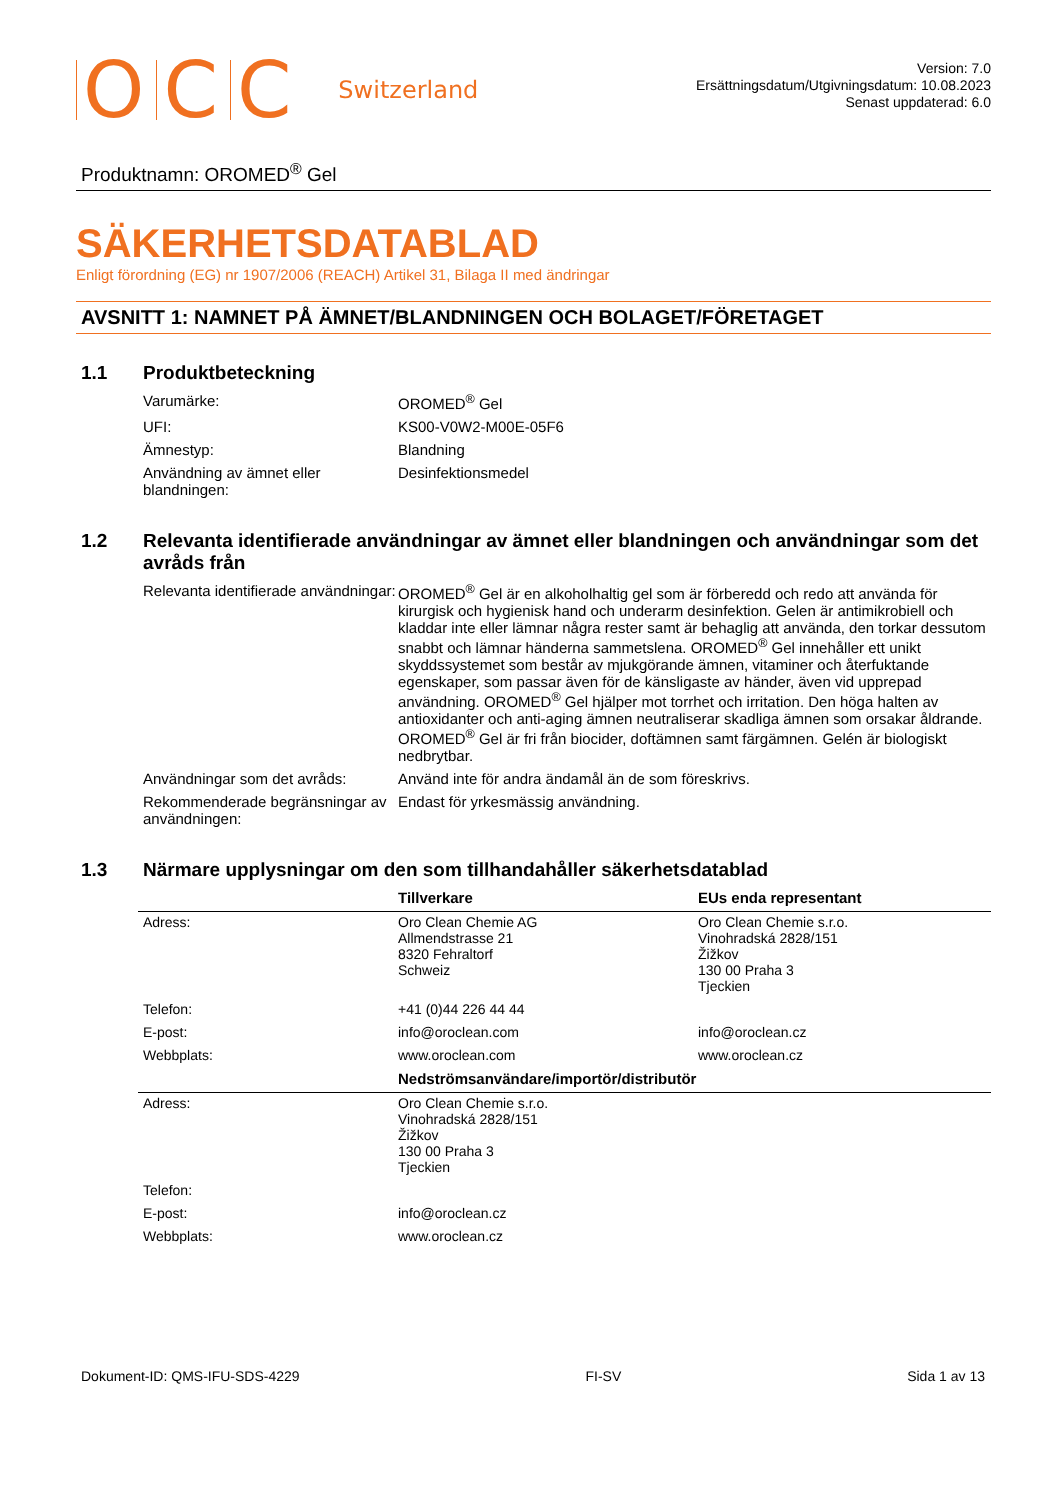OCC Switzerland
Version: 7.0
Ersättningsdatum/Utgivningsdatum: 10.08.2023
Senast uppdaterad: 6.0
Produktnamn: OROMED<sup>®</sup> Gel
SÄKERHETSDATABLAD
Enligt förordning (EG) nr 1907/2006 (REACH) Artikel 31, Bilaga II med ändringar
AVSNITT 1: NAMNET PÅ ÄMNET/BLANDNINGEN OCH BOLAGET/FÖRETAGET
1.1 Produktbeteckning
| Varumärke: | OROMED<sup>®</sup> Gel |
| UFI: | KS00-V0W2-M00E-05F6 |
| Ämnestyp: | Blandning |
| Användning av ämnet eller blandningen: | Desinfektionsmedel |
1.2 Relevanta identifierade användningar av ämnet eller blandningen och användningar som det avråds från
| Relevanta identifierade användningar: | OROMED<sup>®</sup> Gel är en alkoholhaltig gel som är förberedd och redo att använda för kirurgisk och hygienisk hand och underarm desinfektion. Gelen är antimikrobiell och kladdar inte eller lämnar några rester samt är behaglig att använda, den torkar dessutom snabbt och lämnar händerna sammetslena. OROMED<sup>®</sup> Gel innehåller ett unikt skyddssystemet som består av mjukgörande ämnen, vitaminer och återfuktande egenskaper, som passar även för de känsligaste av händer, även vid upprepad användning. OROMED<sup>®</sup> Gel hjälper mot torrhet och irritation. Den höga halten av antioxidanter och anti-aging ämnen neutraliserar skadliga ämnen som orsakar åldrande. OROMED<sup>®</sup> Gel är fri från biocider, doftämnen samt färgämnen. Gelén är biologiskt nedbrytbar. |
| Användningar som det avråds: | Använd inte för andra ändamål än de som föreskrivs. |
| Rekommenderade begränsningar av användningen: | Endast för yrkesmässig användning. |
1.3 Närmare upplysningar om den som tillhandahåller säkerhetsdatablad
| | Tillverkare | EUs enda representant |
| --- | --- | --- |
| Adress: | Oro Clean Chemie AG Allmendstrasse 21 8320 Fehraltorf Schweiz | Oro Clean Chemie s.r.o. Vinohradská 2828/151 Žižkov 130 00 Praha 3 Tjeckien |
| Telefon: | +41 (0)44 226 44 44 | |
| E-post: | info@oroclean.com | info@oroclean.cz |
| Webbplats: | www.oroclean.com | www.oroclean.cz |
| | Nedströmsanvändare/importör/distributör | |
| Adress: | Oro Clean Chemie s.r.o. Vinohradská 2828/151 Žižkov 130 00 Praha 3 Tjeckien | |
| Telefon: | | |
| E-post: | info@oroclean.cz | |
| Webbplats: | www.oroclean.cz | |
Dokument-ID: QMS-IFU-SDS-4229 FI-SV Sida 1 av 13